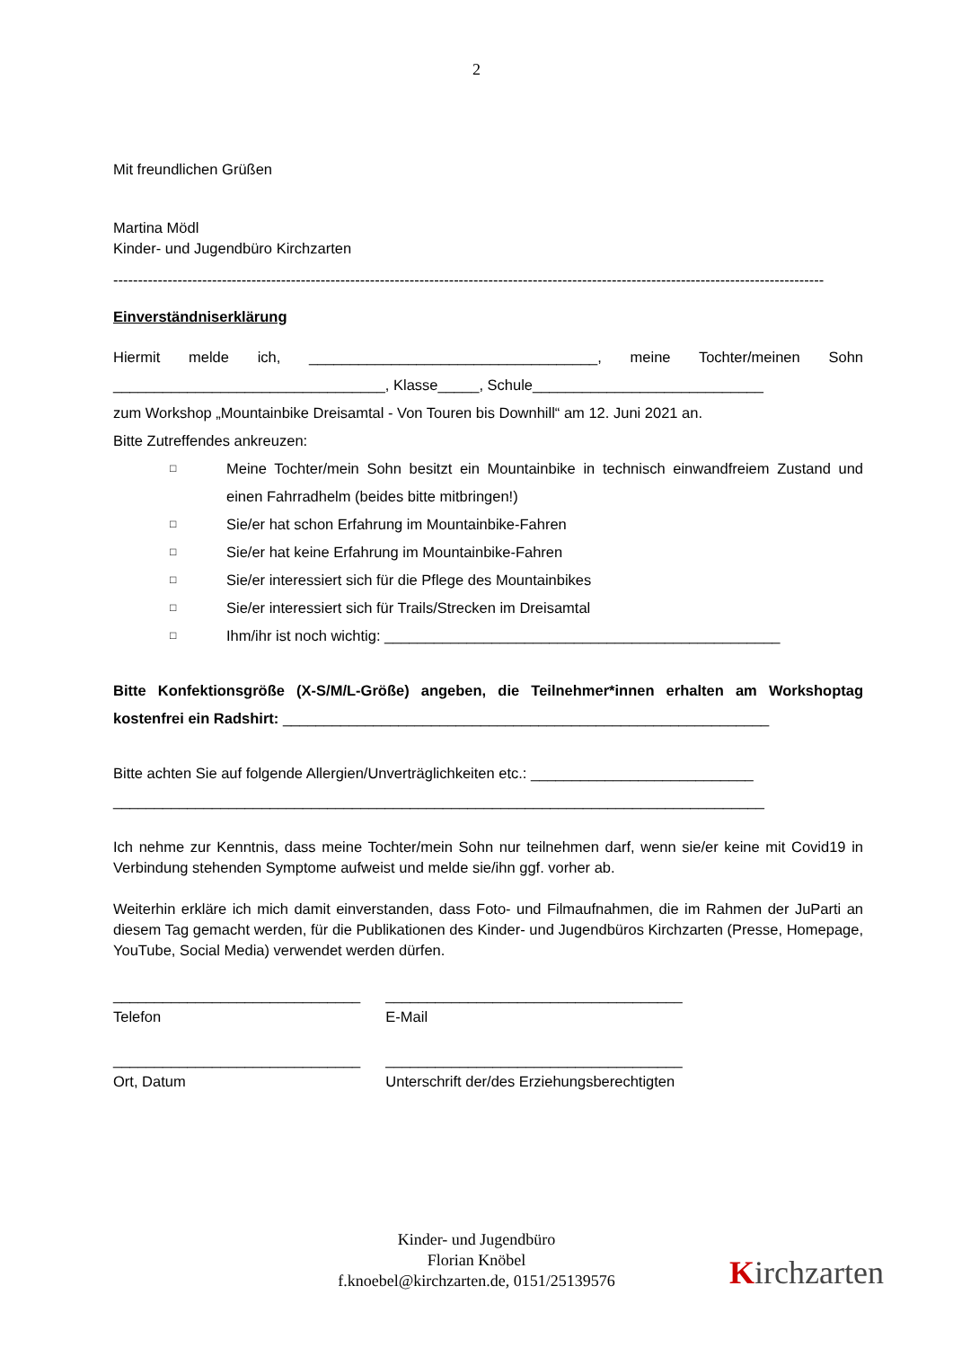2
Mit freundlichen Grüßen
Martina Mödl
Kinder- und Jugendbüro Kirchzarten
------------------------------------------------------------------------------------------------------------------------------------------------
Einverständniserklärung
Hiermit melde ich, ___________________________________, meine Tochter/meinen Sohn _________________________________, Klasse_____, Schule____________________________
zum Workshop „Mountainbike Dreisamtal - Von Touren bis Downhill“ am 12. Juni 2021 an.
Bitte Zutreffendes ankreuzen:
□ Meine Tochter/mein Sohn besitzt ein Mountainbike in technisch einwandfreiem Zustand und einen Fahrradhelm (beides bitte mitbringen!)
□ Sie/er hat schon Erfahrung im Mountainbike-Fahren
□ Sie/er hat keine Erfahrung im Mountainbike-Fahren
□ Sie/er interessiert sich für die Pflege des Mountainbikes
□ Sie/er interessiert sich für Trails/Strecken im Dreisamtal
□ Ihm/ihr ist noch wichtig: ________________________________________________
Bitte Konfektionsgröße (X-S/M/L-Größe) angeben, die Teilnehmer*innen erhalten am Workshoptag kostenfrei ein Radshirt: ___________________________________________________________
Bitte achten Sie auf folgende Allergien/Unverträglichkeiten etc.: ___________________________
_______________________________________________________________________________
Ich nehme zur Kenntnis, dass meine Tochter/mein Sohn nur teilnehmen darf, wenn sie/er keine mit Covid19 in Verbindung stehenden Symptome aufweist und melde sie/ihn ggf. vorher ab.
Weiterhin erkläre ich mich damit einverstanden, dass Foto- und Filmaufnahmen, die im Rahmen der JuParti an diesem Tag gemacht werden, für die Publikationen des Kinder- und Jugendbüros Kirchzarten (Presse, Homepage, YouTube, Social Media) verwendet werden dürfen.
______________________________
Telefon
____________________________________
E-Mail
______________________________
Ort, Datum
____________________________________
Unterschrift der/des Erziehungsberechtigten
Kinder- und Jugendbüro
Florian Knöbel
f.knoebel@kirchzarten.de, 0151/25139576
Kirchzarten